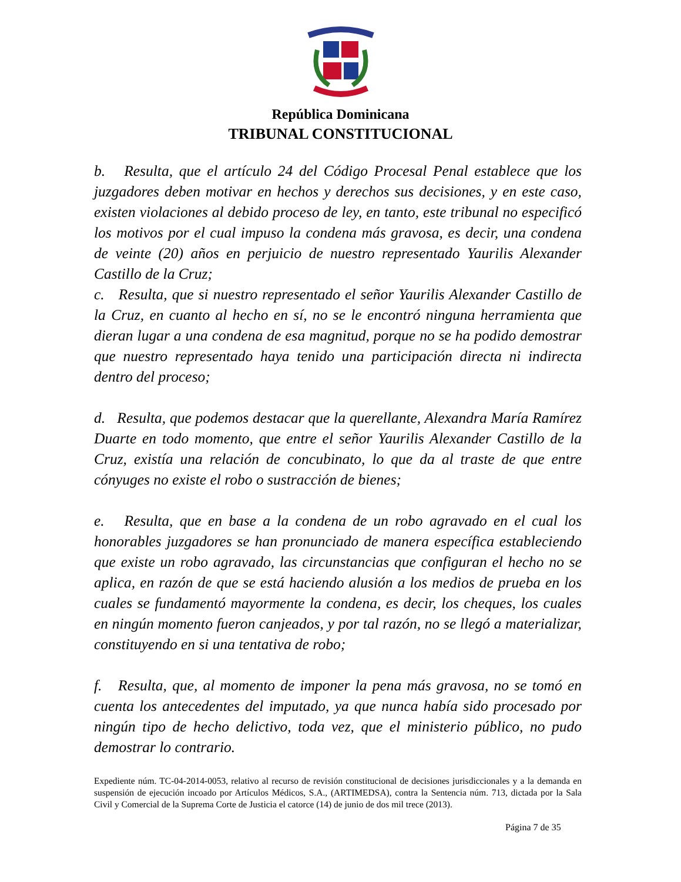República Dominicana
TRIBUNAL CONSTITUCIONAL
b. Resulta, que el artículo 24 del Código Procesal Penal establece que los juzgadores deben motivar en hechos y derechos sus decisiones, y en este caso, existen violaciones al debido proceso de ley, en tanto, este tribunal no especificó los motivos por el cual impuso la condena más gravosa, es decir, una condena de veinte (20) años en perjuicio de nuestro representado Yaurilis Alexander Castillo de la Cruz;
c. Resulta, que si nuestro representado el señor Yaurilis Alexander Castillo de la Cruz, en cuanto al hecho en sí, no se le encontró ninguna herramienta que dieran lugar a una condena de esa magnitud, porque no se ha podido demostrar que nuestro representado haya tenido una participación directa ni indirecta dentro del proceso;
d. Resulta, que podemos destacar que la querellante, Alexandra María Ramírez Duarte en todo momento, que entre el señor Yaurilis Alexander Castillo de la Cruz, existía una relación de concubinato, lo que da al traste de que entre cónyuges no existe el robo o sustracción de bienes;
e. Resulta, que en base a la condena de un robo agravado en el cual los honorables juzgadores se han pronunciado de manera específica estableciendo que existe un robo agravado, las circunstancias que configuran el hecho no se aplica, en razón de que se está haciendo alusión a los medios de prueba en los cuales se fundamentó mayormente la condena, es decir, los cheques, los cuales en ningún momento fueron canjeados, y por tal razón, no se llegó a materializar, constituyendo en si una tentativa de robo;
f. Resulta, que, al momento de imponer la pena más gravosa, no se tomó en cuenta los antecedentes del imputado, ya que nunca había sido procesado por ningún tipo de hecho delictivo, toda vez, que el ministerio público, no pudo demostrar lo contrario.
Expediente núm. TC-04-2014-0053, relativo al recurso de revisión constitucional de decisiones jurisdiccionales y a la demanda en suspensión de ejecución incoado por Artículos Médicos, S.A., (ARTIMEDSA), contra la Sentencia núm. 713, dictada por la Sala Civil y Comercial de la Suprema Corte de Justicia el catorce (14) de junio de dos mil trece (2013).
Página 7 de 35